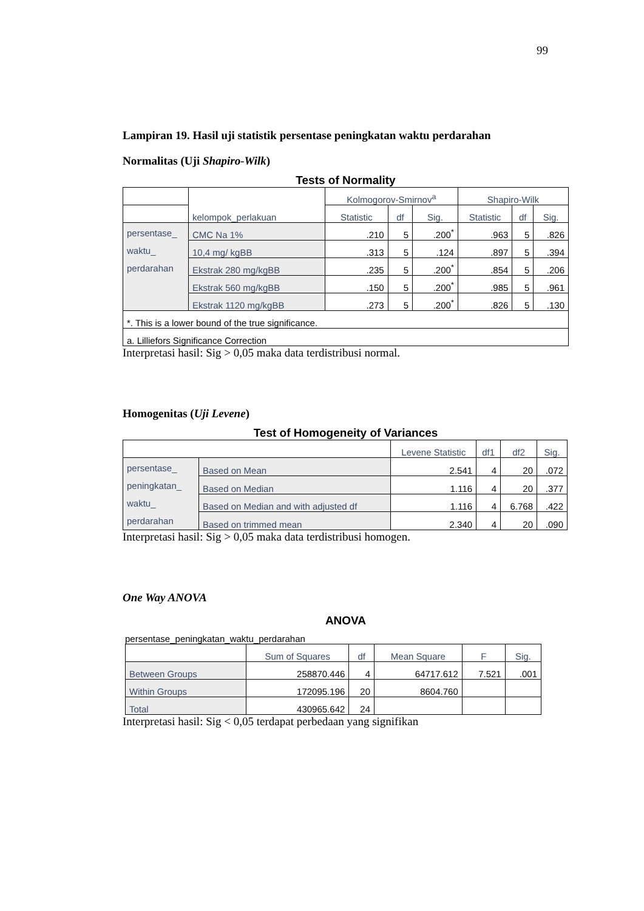99
Lampiran 19. Hasil uji statistik persentase peningkatan waktu perdarahan
Normalitas (Uji Shapiro-Wilk)
Tests of Normality
| | kelompok_perlakuan | Kolmogorov-Smirnov<sup>a</sup> | | | Shapiro-Wilk | | |
| --- | --- | --- | --- | --- | --- | --- | --- |
| | | Statistic | df | Sig. | Statistic | df | Sig. |
| persentase_ waktu_ perdarahan | CMC Na 1% | .210 | 5 | .200<sup>*</sup> | .963 | 5 | .826 |
| | 10,4 mg/ kgBB | .313 | 5 | .124 | .897 | 5 | .394 |
| | Ekstrak 280 mg/kgBB | .235 | 5 | .200<sup>*</sup> | .854 | 5 | .206 |
| | Ekstrak 560 mg/kgBB | .150 | 5 | .200<sup>*</sup> | .985 | 5 | .961 |
| | Ekstrak 1120 mg/kgBB | .273 | 5 | .200<sup>*</sup> | .826 | 5 | .130 |
| *. This is a lower bound of the true significance. | | | | | | | |
| a. Lilliefors Significance Correction | | | | | | | |
Interpretasi hasil: Sig > 0,05 maka data terdistribusi normal.
Homogenitas (Uji Levene)
Test of Homogeneity of Variances
| | | Levene Statistic | df1 | df2 | Sig. |
| --- | --- | --- | --- | --- | --- |
| persentase_ peningkatan_ waktu_ perdarahan | Based on Mean | 2.541 | 4 | 20 | .072 |
| | Based on Median | 1.116 | 4 | 20 | .377 |
| | Based on Median and with adjusted df | 1.116 | 4 | 6.768 | .422 |
| | Based on trimmed mean | 2.340 | 4 | 20 | .090 |
Interpretasi hasil: Sig > 0,05 maka data terdistribusi homogen.
One Way ANOVA
ANOVA
persentase_peningkatan_waktu_perdarahan
| | Sum of Squares | df | Mean Square | F | Sig. |
| --- | --- | --- | --- | --- | --- |
| Between Groups | 258870.446 | 4 | 64717.612 | 7.521 | .001 |
| Within Groups | 172095.196 | 20 | 8604.760 | | |
| Total | 430965.642 | 24 | | | |
Interpretasi hasil: Sig < 0,05 terdapat perbedaan yang signifikan